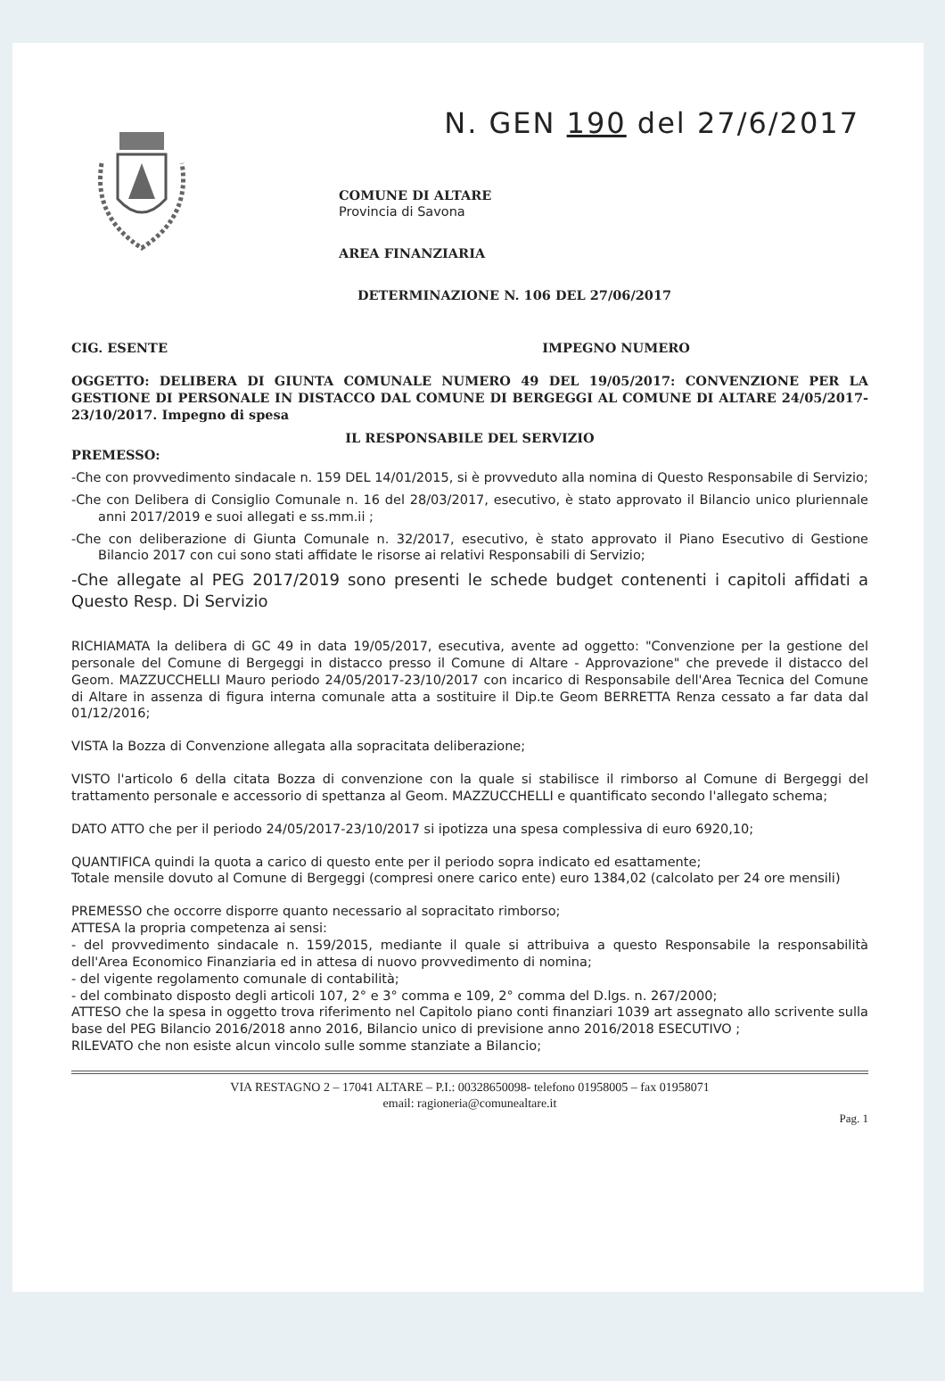N. GEN 190 del 27/6/2017
COMUNE DI ALTARE
Provincia di Savona
AREA FINANZIARIA
DETERMINAZIONE N. 106 DEL 27/06/2017
CIG. ESENTE IMPEGNO NUMERO
OGGETTO: DELIBERA DI GIUNTA COMUNALE NUMERO 49 DEL 19/05/2017: CONVENZIONE PER LA GESTIONE DI PERSONALE IN DISTACCO DAL COMUNE DI BERGEGGI AL COMUNE DI ALTARE 24/05/2017-23/10/2017. Impegno di spesa
IL RESPONSABILE DEL SERVIZIO
PREMESSO:
-Che con provvedimento sindacale n. 159 DEL 14/01/2015, si è provveduto alla nomina di Questo Responsabile di Servizio;
-Che con Delibera di Consiglio Comunale n. 16 del 28/03/2017, esecutivo, è stato approvato il Bilancio unico pluriennale anni 2017/2019 e suoi allegati e ss.mm.ii ;
-Che con deliberazione di Giunta Comunale n. 32/2017, esecutivo, è stato approvato il Piano Esecutivo di Gestione Bilancio 2017 con cui sono stati affidate le risorse ai relativi Responsabili di Servizio;
-Che allegate al PEG 2017/2019 sono presenti le schede budget contenenti i capitoli affidati a Questo Resp. Di Servizio
RICHIAMATA la delibera di GC 49 in data 19/05/2017, esecutiva, avente ad oggetto: "Convenzione per la gestione del personale del Comune di Bergeggi in distacco presso il Comune di Altare - Approvazione" che prevede il distacco del Geom. MAZZUCCHELLI Mauro periodo 24/05/2017-23/10/2017 con incarico di Responsabile dell'Area Tecnica del Comune di Altare in assenza di figura interna comunale atta a sostituire il Dip.te Geom BERRETTA Renza cessato a far data dal 01/12/2016;
VISTA la Bozza di Convenzione allegata alla sopracitata deliberazione;
VISTO l'articolo 6 della citata Bozza di convenzione con la quale si stabilisce il rimborso al Comune di Bergeggi del trattamento personale e accessorio di spettanza al Geom. MAZZUCCHELLI e quantificato secondo l'allegato schema;
DATO ATTO che per il periodo 24/05/2017-23/10/2017 si ipotizza una spesa complessiva di euro 6920,10;
QUANTIFICA quindi la quota a carico di questo ente per il periodo sopra indicato ed esattamente;
Totale mensile dovuto al Comune di Bergeggi (compresi onere carico ente) euro 1384,02 (calcolato per 24 ore mensili)
PREMESSO che occorre disporre quanto necessario al sopracitato rimborso;
ATTESA la propria competenza ai sensi:
- del provvedimento sindacale n. 159/2015, mediante il quale si attribuiva a questo Responsabile la responsabilità dell'Area Economico Finanziaria ed in attesa di nuovo provvedimento di nomina;
- del vigente regolamento comunale di contabilità;
- del combinato disposto degli articoli 107, 2° e 3° comma e 109, 2° comma del D.lgs. n. 267/2000;
ATTESO che la spesa in oggetto trova riferimento nel Capitolo piano conti finanziari 1039 art assegnato allo scrivente sulla base del PEG Bilancio 2016/2018 anno 2016, Bilancio unico di previsione anno 2016/2018 ESECUTIVO ;
RILEVATO che non esiste alcun vincolo sulle somme stanziate a Bilancio;
VIA RESTAGNO 2 – 17041 ALTARE – P.I.: 00328650098- telefono 01958005 – fax 01958071
email: ragioneria@comunealtare.it
Pag. 1